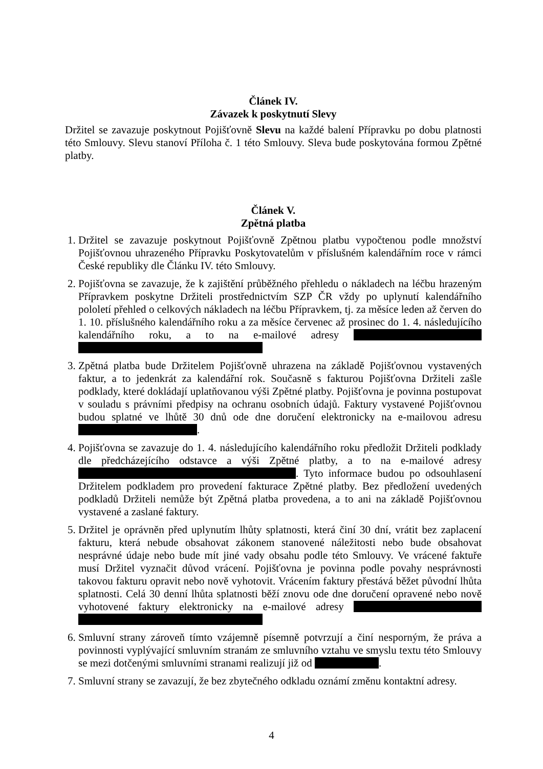Článek IV.
Závazek k poskytnutí Slevy
Držitel se zavazuje poskytnout Pojišťovně Slevu na každé balení Přípravku po dobu platnosti této Smlouvy. Slevu stanoví Příloha č. 1 této Smlouvy. Sleva bude poskytována formou Zpětné platby.
Článek V.
Zpětná platba
1. Držitel se zavazuje poskytnout Pojišťovně Zpětnou platbu vypočtenou podle množství Pojišťovnou uhrazeného Přípravku Poskytovatelům v příslušném kalendářním roce v rámci České republiky dle Článku IV. této Smlouvy.
2. Pojišťovna se zavazuje, že k zajištění průběžného přehledu o nákladech na léčbu hrazeným Přípravkem poskytne Držiteli prostřednictvím SZP ČR vždy po uplynutí kalendářního pololetí přehled o celkových nákladech na léčbu Přípravkem, tj. za měsíce leden až červen do 1. 10. příslušného kalendářního roku a za měsíce červenec až prosinec do 1. 4. následujícího kalendářního roku, a to na e-mailové adresy
3. Zpětná platba bude Držitelem Pojišťovně uhrazena na základě Pojišťovnou vystavených faktur, a to jedenkrát za kalendářní rok. Současně s fakturou Pojišťovna Držiteli zašle podklady, které dokládají uplatňovanou výši Zpětné platby. Pojišťovna je povinna postupovat v souladu s právními předpisy na ochranu osobních údajů. Faktury vystavené Pojišťovnou budou splatné ve lhůtě 30 dnů ode dne doručení elektronicky na e-mailovou adresu .
4. Pojišťovna se zavazuje do 1. 4. následujícího kalendářního roku předložit Držiteli podklady dle předcházejícího odstavce a výši Zpětné platby, a to na e-mailové adresy . Tyto informace budou po odsouhlasení Držitelem podkladem pro provedení fakturace Zpětné platby. Bez předložení uvedených podkladů Držiteli nemůže být Zpětná platba provedena, a to ani na základě Pojišťovnou vystavené a zaslané faktury.
5. Držitel je oprávněn před uplynutím lhůty splatnosti, která činí 30 dní, vrátit bez zaplacení fakturu, která nebude obsahovat zákonem stanovené náležitosti nebo bude obsahovat nesprávné údaje nebo bude mít jiné vady obsahu podle této Smlouvy. Ve vrácené faktuře musí Držitel vyznačit důvod vrácení. Pojišťovna je povinna podle povahy nesprávnosti takovou fakturu opravit nebo nově vyhotovit. Vrácením faktury přestává běžet původní lhůta splatnosti. Celá 30 denní lhůta splatnosti běží znovu ode dne doručení opravené nebo nově vyhotovené faktury elektronicky na e-mailové adresy
6. Smluvní strany zároveň tímto vzájemně písemně potvrzují a činí nesporným, že práva a povinnosti vyplývající smluvním stranám ze smluvního vztahu ve smyslu textu této Smlouvy se mezi dotčenými smluvními stranami realizují již od .
7. Smluvní strany se zavazují, že bez zbytečného odkladu oznámí změnu kontaktní adresy.
4